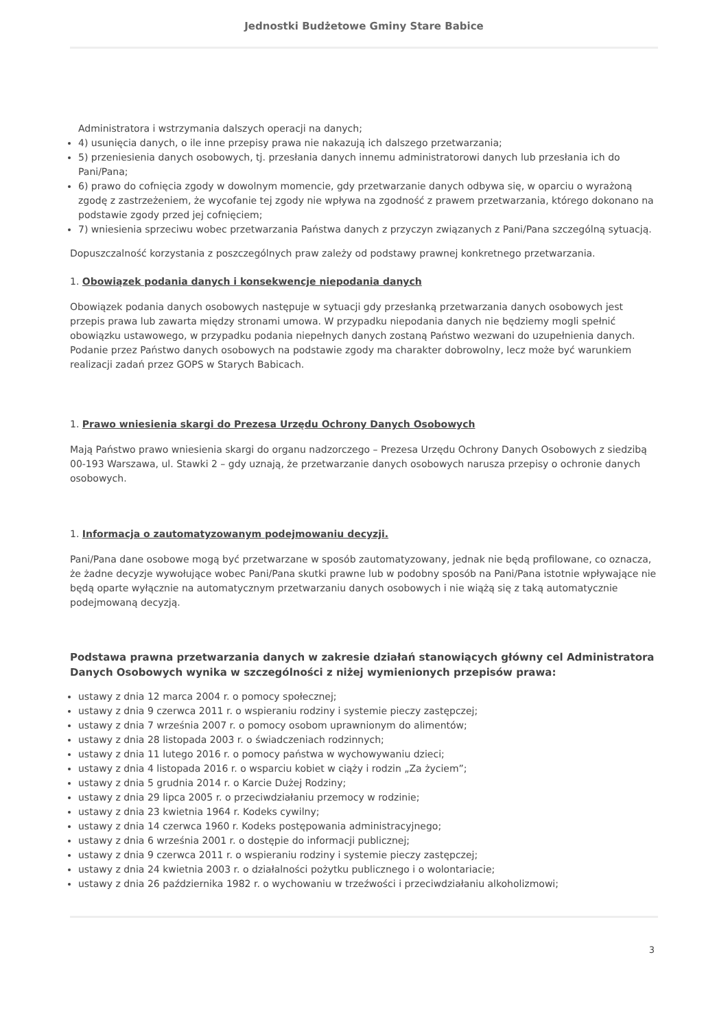Jednostki Budżetowe Gminy Stare Babice
Administratora i wstrzymania dalszych operacji na danych;
4) usunięcia danych, o ile inne przepisy prawa nie nakazują ich dalszego przetwarzania;
5) przeniesienia danych osobowych, tj. przesłania danych innemu administratorowi danych lub przesłania ich do Pani/Pana;
6) prawo do cofnięcia zgody w dowolnym momencie, gdy przetwarzanie danych odbywa się, w oparciu o wyrażoną zgodę z zastrzeżeniem, że wycofanie tej zgody nie wpływa na zgodność z prawem przetwarzania, którego dokonano na podstawie zgody przed jej cofnięciem;
7) wniesienia sprzeciwu wobec przetwarzania Państwa danych z przyczyn związanych z Pani/Pana szczególną sytuacją.
Dopuszczalność korzystania z poszczególnych praw zależy od podstawy prawnej konkretnego przetwarzania.
1. Obowiązek podania danych i konsekwencje niepodania danych
Obowiązek podania danych osobowych następuje w sytuacji gdy przesłanką przetwarzania danych osobowych jest przepis prawa lub zawarta między stronami umowa. W przypadku niepodania danych nie będziemy mogli spełnić obowiązku ustawowego, w przypadku podania niepełnych danych zostaną Państwo wezwani do uzupełnienia danych. Podanie przez Państwo danych osobowych na podstawie zgody ma charakter dobrowolny, lecz może być warunkiem realizacji zadań przez GOPS w Starych Babicach.
1. Prawo wniesienia skargi do Prezesa Urzędu Ochrony Danych Osobowych
Mają Państwo prawo wniesienia skargi do organu nadzorczego – Prezesa Urzędu Ochrony Danych Osobowych z siedzibą 00-193 Warszawa, ul. Stawki 2 – gdy uznają, że przetwarzanie danych osobowych narusza przepisy o ochronie danych osobowych.
1. Informacja o zautomatyzowanym podejmowaniu decyzji.
Pani/Pana dane osobowe mogą być przetwarzane w sposób zautomatyzowany, jednak nie będą profilowane, co oznacza, że żadne decyzje wywołujące wobec Pani/Pana skutki prawne lub w podobny sposób na Pani/Pana istotnie wpływające nie będą oparte wyłącznie na automatycznym przetwarzaniu danych osobowych i nie wiążą się z taką automatycznie podejmowaną decyzją.
Podstawa prawna przetwarzania danych w zakresie działań stanowiących główny cel Administratora Danych Osobowych wynika w szczególności z niżej wymienionych przepisów prawa:
ustawy z dnia 12 marca 2004 r. o pomocy społecznej;
ustawy z dnia 9 czerwca 2011 r. o wspieraniu rodziny i systemie pieczy zastępczej;
ustawy z dnia 7 września 2007 r. o pomocy osobom uprawnionym do alimentów;
ustawy z dnia 28 listopada 2003 r. o świadczeniach rodzinnych;
ustawy z dnia 11 lutego 2016 r. o pomocy państwa w wychowywaniu dzieci;
ustawy z dnia 4 listopada 2016 r. o wsparciu kobiet w ciąży i rodzin „Za życiem”;
ustawy z dnia 5 grudnia 2014 r. o Karcie Dużej Rodziny;
ustawy z dnia 29 lipca 2005 r. o przeciwdziałaniu przemocy w rodzinie;
ustawy z dnia 23 kwietnia 1964 r. Kodeks cywilny;
ustawy z dnia 14 czerwca 1960 r. Kodeks postępowania administracyjnego;
ustawy z dnia 6 września 2001 r. o dostępie do informacji publicznej;
ustawy z dnia 9 czerwca 2011 r. o wspieraniu rodziny i systemie pieczy zastępczej;
ustawy z dnia 24 kwietnia 2003 r. o działalności pożytku publicznego i o wolontariacie;
ustawy z dnia 26 października 1982 r. o wychowaniu w trzeźwości i przeciwdziałaniu alkoholizmowi;
3